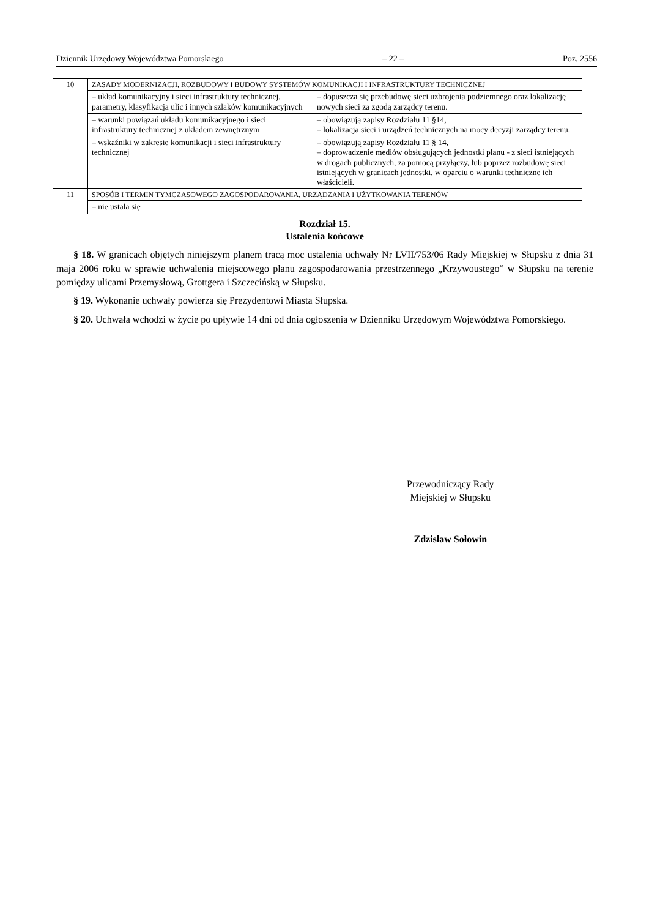Dziennik Urzędowy Województwa Pomorskiego – 22 – Poz. 2556
| 10 | ZASADY MODERNIZACJI, ROZBUDOWY I BUDOWY SYSTEMÓW KOMUNIKACJI I INFRASTRUKTURY TECHNICZNEJ | |
| | – układ komunikacyjny i sieci infrastruktury technicznej, parametry, klasyfikacja ulic i innych szlaków komunikacyjnych | – dopuszcza się przebudowę sieci uzbrojenia podziemnego oraz lokalizację nowych sieci za zgodą zarządcy terenu. |
| | – warunki powiązań układu komunikacyjnego i sieci infrastruktury technicznej z układem zewnętrznym | – obowiązują zapisy Rozdziału 11 §14, – lokalizacja sieci i urządzeń technicznych na mocy decyzji zarządcy terenu. |
| | – wskaźniki w zakresie komunikacji i sieci infrastruktury technicznej | – obowiązują zapisy Rozdziału 11 § 14, – doprowadzenie mediów obsługujących jednostki planu - z sieci istniejących w drogach publicznych, za pomocą przyłączy, lub poprzez rozbudowę sieci istniejących w granicach jednostki, w oparciu o warunki techniczne ich właścicieli. |
| 11 | SPOSÓB I TERMIN TYMCZASOWEGO ZAGOSPODAROWANIA, URZĄDZANIA I UŻYTKOWANIA TERENÓW | |
| | – nie ustala się | |
Rozdział 15.
Ustalenia końcowe
§ 18. W granicach objętych niniejszym planem tracą moc ustalenia uchwały Nr LVII/753/06 Rady Miejskiej w Słupsku z dnia 31 maja 2006 roku w sprawie uchwalenia miejscowego planu zagospodarowania przestrzennego „Krzywoustego” w Słupsku na terenie pomiędzy ulicami Przemysłową, Grottgera i Szczecińską w Słupsku.
§ 19. Wykonanie uchwały powierza się Prezydentowi Miasta Słupska.
§ 20. Uchwała wchodzi w życie po upływie 14 dni od dnia ogłoszenia w Dzienniku Urzędowym Województwa Pomorskiego.
Przewodniczący Rady
Miejskiej w Słupsku
Zdzisław Sołowin